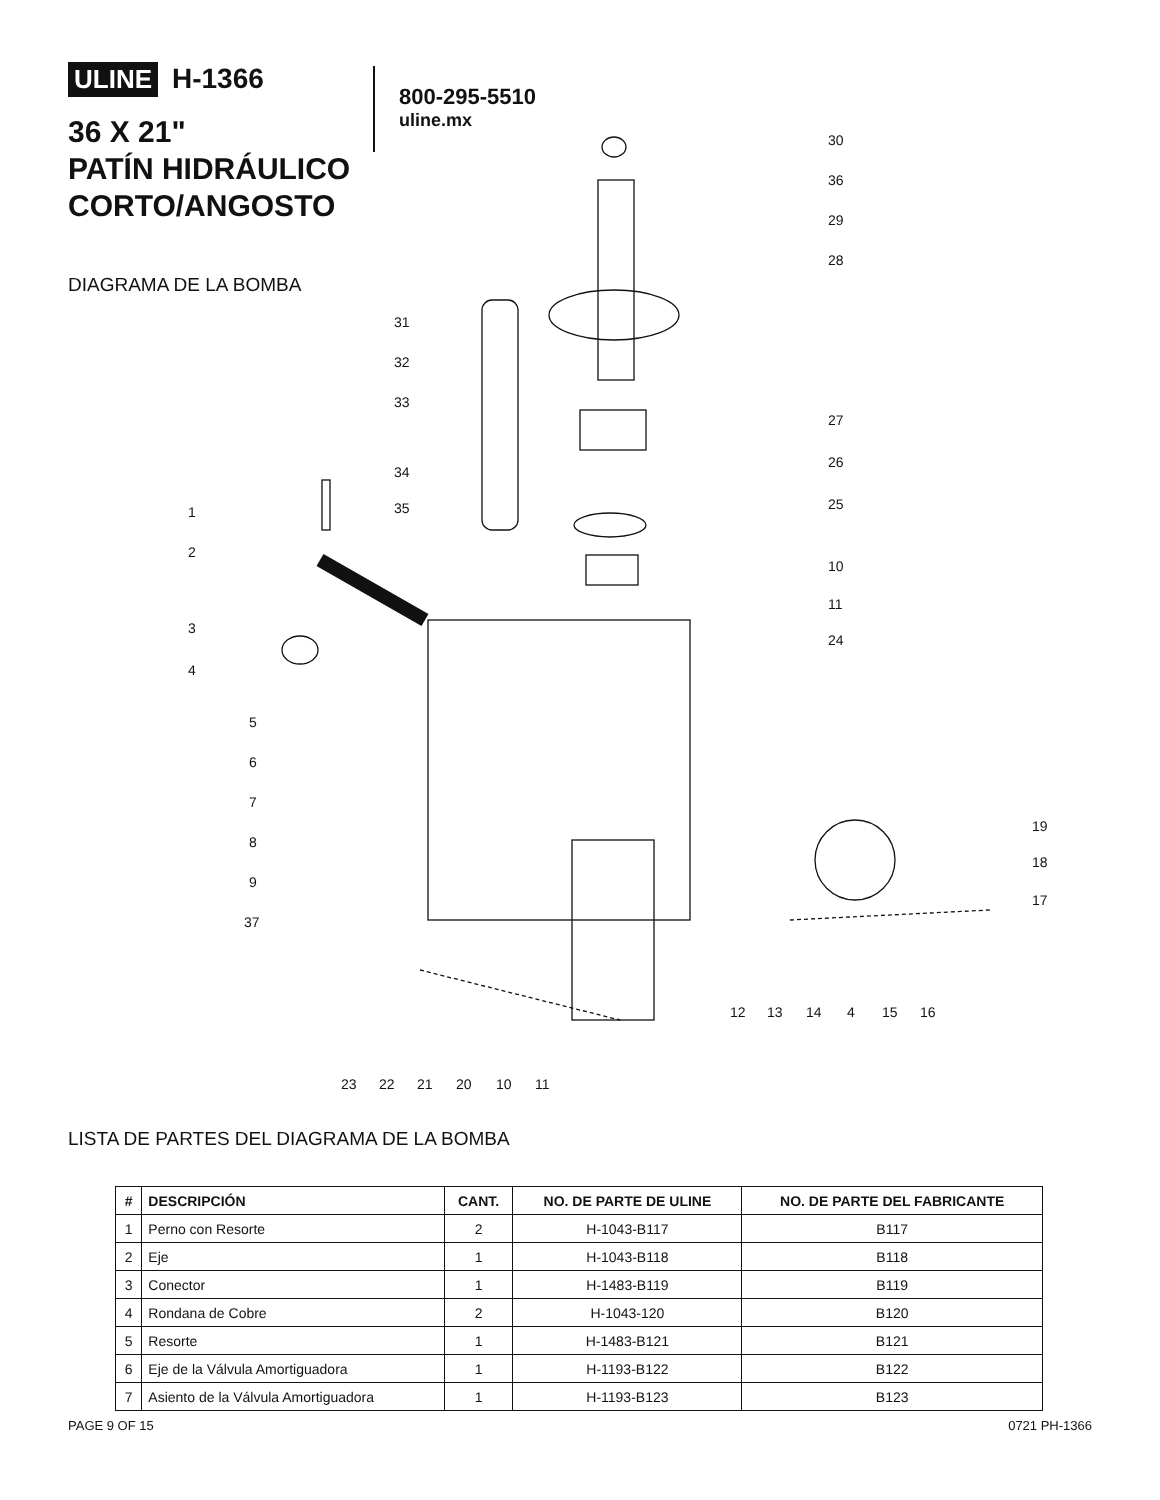ULINE H-1366
36 X 21"
PATÍN HIDRÁULICO
CORTO/ANGOSTO
DIAGRAMA DE LA BOMBA
800-295-5510
uline.mx
30
36
29
28
31
32
33
34
35
27
26
25
10
11
24
1
2
3
4
5
6
7
8
9
37
19
18
17
12 13 14 4 15 16
23 22 21 20 10 11
LISTA DE PARTES DEL DIAGRAMA DE LA BOMBA
| # | DESCRIPCIÓN | CANT. | NO. DE PARTE DE ULINE | NO. DE PARTE DEL FABRICANTE |
| --- | --- | --- | --- | --- |
| 1 | Perno con Resorte | 2 | H-1043-B117 | B117 |
| 2 | Eje | 1 | H-1043-B118 | B118 |
| 3 | Conector | 1 | H-1483-B119 | B119 |
| 4 | Rondana de Cobre | 2 | H-1043-120 | B120 |
| 5 | Resorte | 1 | H-1483-B121 | B121 |
| 6 | Eje de la Válvula Amortiguadora | 1 | H-1193-B122 | B122 |
| 7 | Asiento de la Válvula Amortiguadora | 1 | H-1193-B123 | B123 |
PAGE 9 OF 15 0721 PH-1366